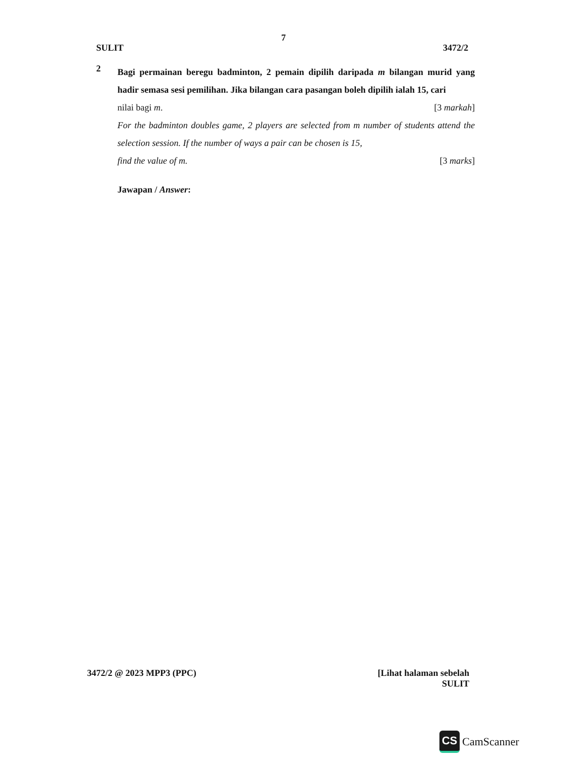7
SULIT 3472/2
2
Bagi permainan beregu badminton, 2 pemain dipilih daripada m bilangan murid yang hadir semasa sesi pemilihan. Jika bilangan cara pasangan boleh dipilih ialah 15, cari
nilai bagi m. [3 markah]
For the badminton doubles game, 2 players are selected from m number of students attend the selection session. If the number of ways a pair can be chosen is 15,
find the value of m. [3 marks]
Jawapan / Answer:
3472/2 @ 2023 MPP3 (PPC) [Lihat halaman sebelah
SULIT
CS CamScanner